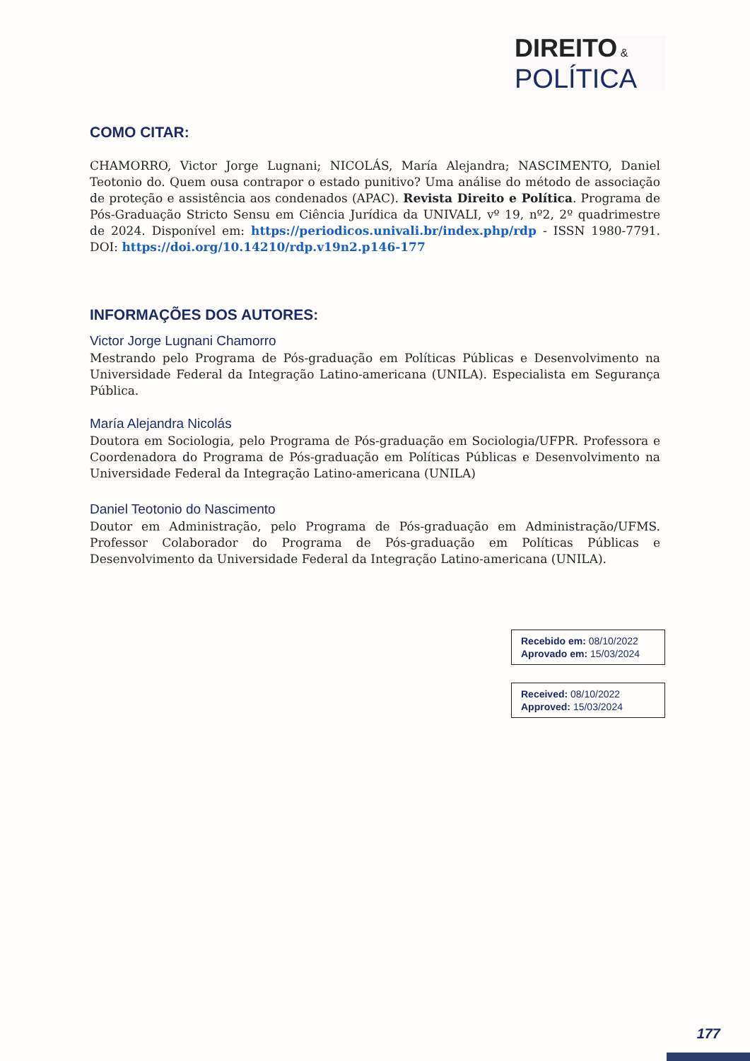DIREITO &
POLÍTICA
COMO CITAR:
CHAMORRO, Victor Jorge Lugnani; NICOLÁS, María Alejandra; NASCIMENTO, Daniel Teotonio do. Quem ousa contrapor o estado punitivo? Uma análise do método de associação de proteção e assistência aos condenados (APAC). Revista Direito e Política. Programa de Pós-Graduação Stricto Sensu em Ciência Jurídica da UNIVALI, vº 19, nº2, 2º quadrimestre de 2024. Disponível em: https://periodicos.univali.br/index.php/rdp - ISSN 1980-7791. DOI: https://doi.org/10.14210/rdp.v19n2.p146-177
INFORMAÇÕES DOS AUTORES:
Victor Jorge Lugnani Chamorro
Mestrando pelo Programa de Pós-graduação em Políticas Públicas e Desenvolvimento na Universidade Federal da Integração Latino-americana (UNILA). Especialista em Segurança Pública.
María Alejandra Nicolás
Doutora em Sociologia, pelo Programa de Pós-graduação em Sociologia/UFPR. Professora e Coordenadora do Programa de Pós-graduação em Políticas Públicas e Desenvolvimento na Universidade Federal da Integração Latino-americana (UNILA)
Daniel Teotonio do Nascimento
Doutor em Administração, pelo Programa de Pós-graduação em Administração/UFMS. Professor Colaborador do Programa de Pós-graduação em Políticas Públicas e Desenvolvimento da Universidade Federal da Integração Latino-americana (UNILA).
Recebido em: 08/10/2022
Aprovado em: 15/03/2024
Received: 08/10/2022
Approved: 15/03/2024
177